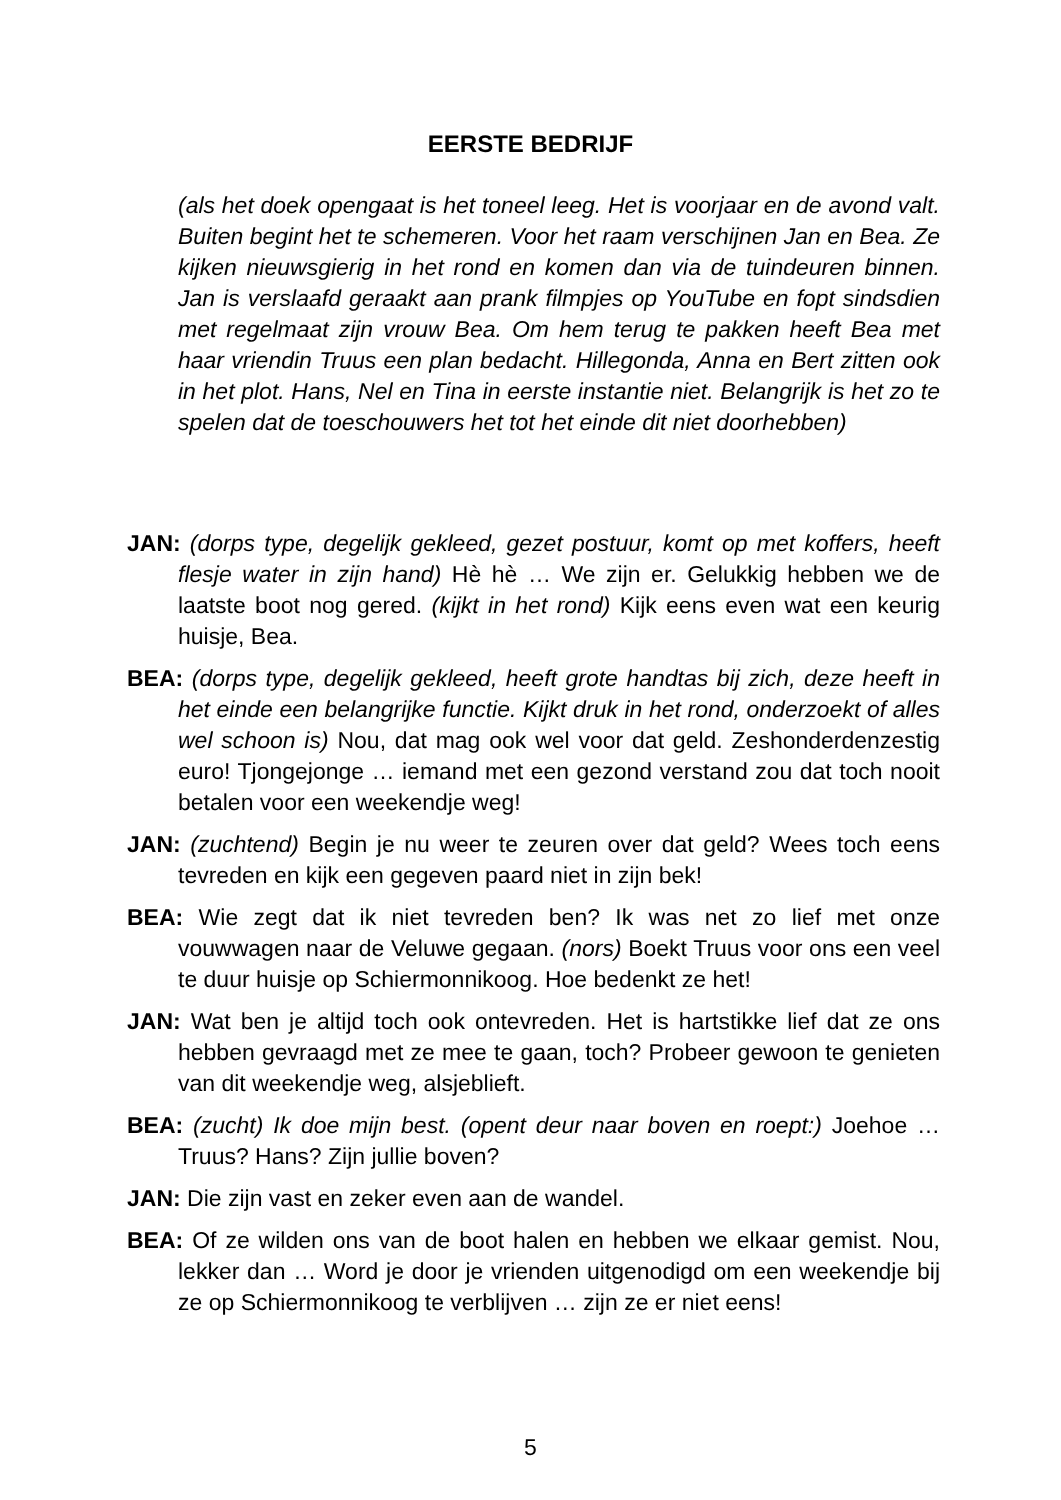EERSTE BEDRIJF
(als het doek opengaat is het toneel leeg. Het is voorjaar en de avond valt. Buiten begint het te schemeren. Voor het raam verschijnen Jan en Bea. Ze kijken nieuwsgierig in het rond en komen dan via de tuindeuren binnen. Jan is verslaafd geraakt aan prank filmpjes op YouTube en fopt sindsdien met regelmaat zijn vrouw Bea. Om hem terug te pakken heeft Bea met haar vriendin Truus een plan bedacht. Hillegonda, Anna en Bert zitten ook in het plot. Hans, Nel en Tina in eerste instantie niet. Belangrijk is het zo te spelen dat de toeschouwers het tot het einde dit niet doorhebben)
JAN: (dorps type, degelijk gekleed, gezet postuur, komt op met koffers, heeft flesje water in zijn hand) Hè hè … We zijn er. Gelukkig hebben we de laatste boot nog gered. (kijkt in het rond) Kijk eens even wat een keurig huisje, Bea.
BEA: (dorps type, degelijk gekleed, heeft grote handtas bij zich, deze heeft in het einde een belangrijke functie. Kijkt druk in het rond, onderzoekt of alles wel schoon is) Nou, dat mag ook wel voor dat geld. Zeshonderdenzestig euro! Tjongejonge … iemand met een gezond verstand zou dat toch nooit betalen voor een weekendje weg!
JAN: (zuchtend) Begin je nu weer te zeuren over dat geld? Wees toch eens tevreden en kijk een gegeven paard niet in zijn bek!
BEA: Wie zegt dat ik niet tevreden ben? Ik was net zo lief met onze vouwwagen naar de Veluwe gegaan. (nors) Boekt Truus voor ons een veel te duur huisje op Schiermonnikoog. Hoe bedenkt ze het!
JAN: Wat ben je altijd toch ook ontevreden. Het is hartstikke lief dat ze ons hebben gevraagd met ze mee te gaan, toch? Probeer gewoon te genieten van dit weekendje weg, alsjeblieft.
BEA: (zucht) Ik doe mijn best. (opent deur naar boven en roept:) Joehoe … Truus? Hans? Zijn jullie boven?
JAN: Die zijn vast en zeker even aan de wandel.
BEA: Of ze wilden ons van de boot halen en hebben we elkaar gemist. Nou, lekker dan … Word je door je vrienden uitgenodigd om een weekendje bij ze op Schiermonnikoog te verblijven … zijn ze er niet eens!
5